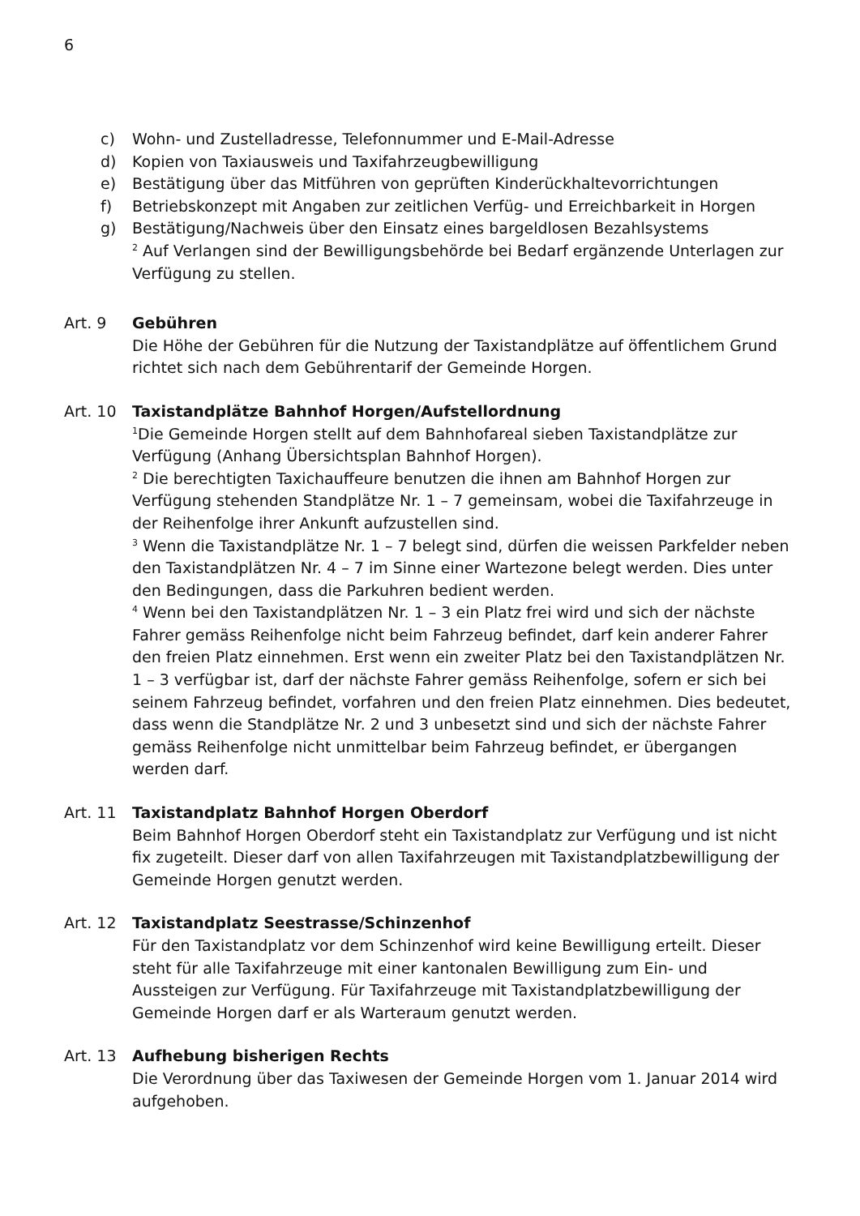6
c) Wohn- und Zustelladresse, Telefonnummer und E-Mail-Adresse
d) Kopien von Taxiausweis und Taxifahrzeugbewilligung
e) Bestätigung über das Mitführen von geprüften Kinderückhaltevorrichtungen
f) Betriebskonzept mit Angaben zur zeitlichen Verfüg- und Erreichbarkeit in Horgen
g) Bestätigung/Nachweis über den Einsatz eines bargeldlosen Bezahlsystems
<sup>2</sup> Auf Verlangen sind der Bewilligungsbehörde bei Bedarf ergänzende Unterlagen zur Verfügung zu stellen.
Art. 9 Gebühren
Die Höhe der Gebühren für die Nutzung der Taxistandplätze auf öffentlichem Grund richtet sich nach dem Gebührentarif der Gemeinde Horgen.
Art. 10 Taxistandplätze Bahnhof Horgen/Aufstellordnung
<sup>1</sup> Die Gemeinde Horgen stellt auf dem Bahnhofareal sieben Taxistandplätze zur Verfügung (Anhang Übersichtsplan Bahnhof Horgen).
<sup>2</sup> Die berechtigten Taxichauffeure benutzen die ihnen am Bahnhof Horgen zur Verfügung stehenden Standplätze Nr. 1 – 7 gemeinsam, wobei die Taxifahrzeuge in der Reihenfolge ihrer Ankunft aufzustellen sind.
<sup>3</sup> Wenn die Taxistandplätze Nr. 1 – 7 belegt sind, dürfen die weissen Parkfelder neben den Taxistandplätzen Nr. 4 – 7 im Sinne einer Wartezone belegt werden. Dies unter den Bedingungen, dass die Parkuhren bedient werden.
<sup>4</sup> Wenn bei den Taxistandplätzen Nr. 1 – 3 ein Platz frei wird und sich der nächste Fahrer gemäss Reihenfolge nicht beim Fahrzeug befindet, darf kein anderer Fahrer den freien Platz einnehmen. Erst wenn ein zweiter Platz bei den Taxistandplätzen Nr. 1 – 3 verfügbar ist, darf der nächste Fahrer gemäss Reihenfolge, sofern er sich bei seinem Fahrzeug befindet, vorfahren und den freien Platz einnehmen. Dies bedeutet, dass wenn die Standplätze Nr. 2 und 3 unbesetzt sind und sich der nächste Fahrer gemäss Reihenfolge nicht unmittelbar beim Fahrzeug befindet, er übergangen werden darf.
Art. 11 Taxistandplatz Bahnhof Horgen Oberdorf
Beim Bahnhof Horgen Oberdorf steht ein Taxistandplatz zur Verfügung und ist nicht fix zugeteilt. Dieser darf von allen Taxifahrzeugen mit Taxistandplatzbewilligung der Gemeinde Horgen genutzt werden.
Art. 12 Taxistandplatz Seestrasse/Schinzenhof
Für den Taxistandplatz vor dem Schinzenhof wird keine Bewilligung erteilt. Dieser steht für alle Taxifahrzeuge mit einer kantonalen Bewilligung zum Ein- und Aussteigen zur Verfügung. Für Taxifahrzeuge mit Taxistandplatzbewilligung der Gemeinde Horgen darf er als Warteraum genutzt werden.
Art. 13 Aufhebung bisherigen Rechts
Die Verordnung über das Taxiwesen der Gemeinde Horgen vom 1. Januar 2014 wird aufgehoben.